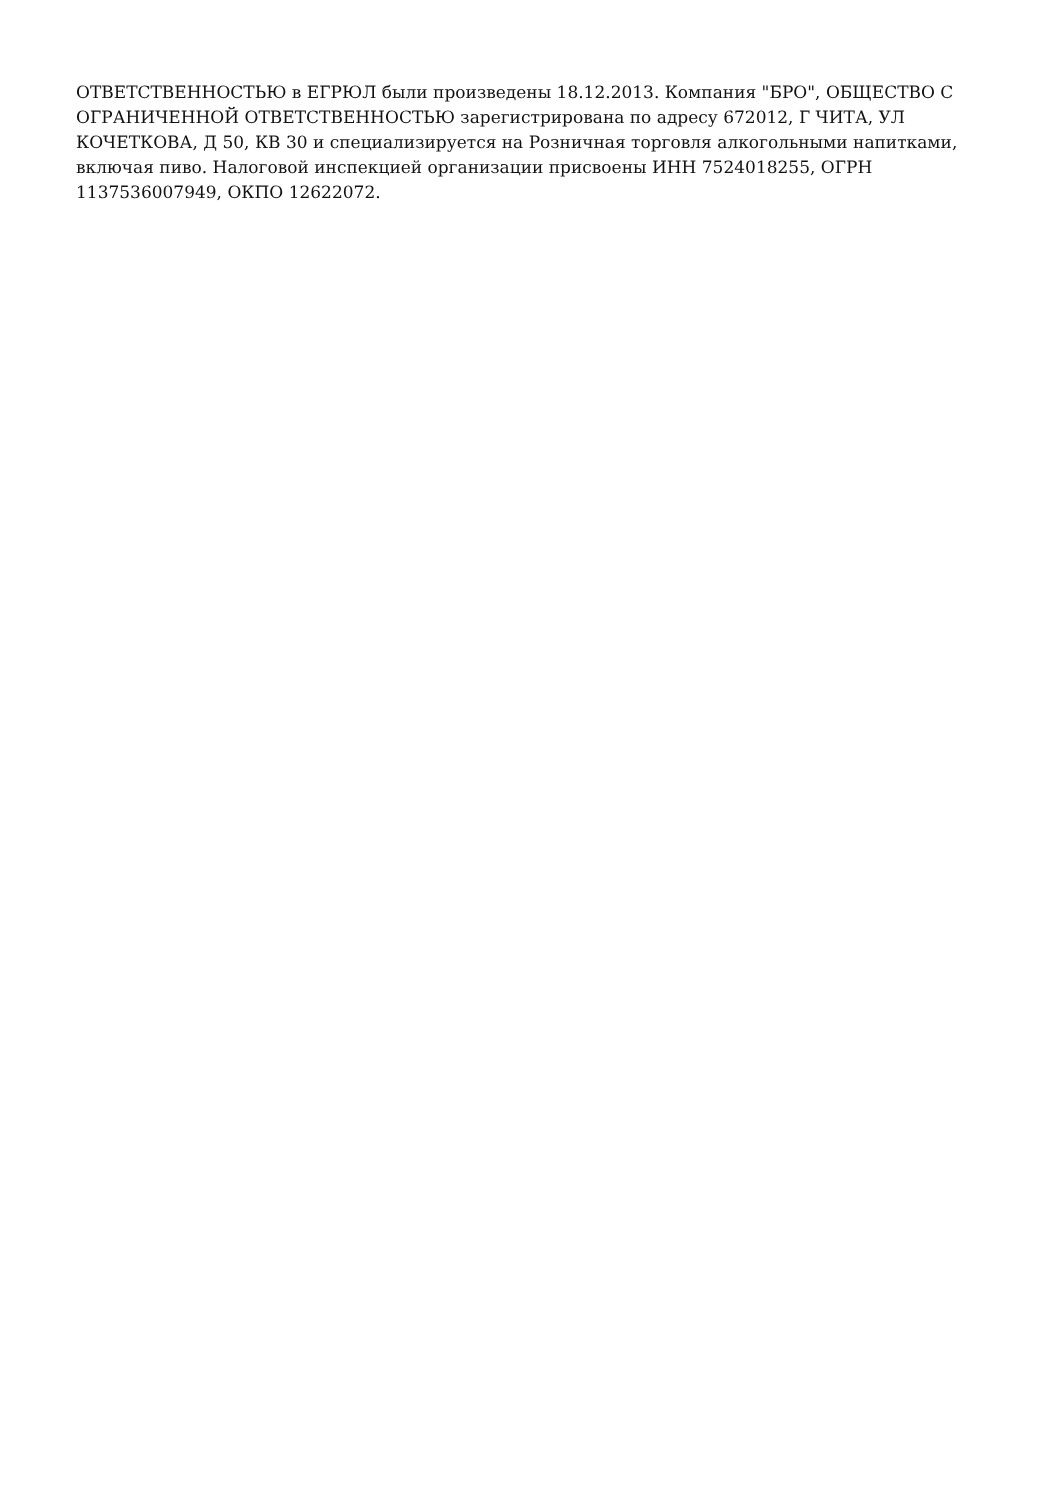ОТВЕТСТВЕННОСТЬЮ в ЕГРЮЛ были произведены 18.12.2013. Компания "БРО", ОБЩЕСТВО С ОГРАНИЧЕННОЙ ОТВЕТСТВЕННОСТЬЮ зарегистрирована по адресу 672012, Г ЧИТА, УЛ КОЧЕТКОВА, Д 50, КВ 30 и специализируется на Розничная торговля алкогольными напитками, включая пиво. Налоговой инспекцией организации присвоены ИНН 7524018255, ОГРН 1137536007949, ОКПО 12622072.